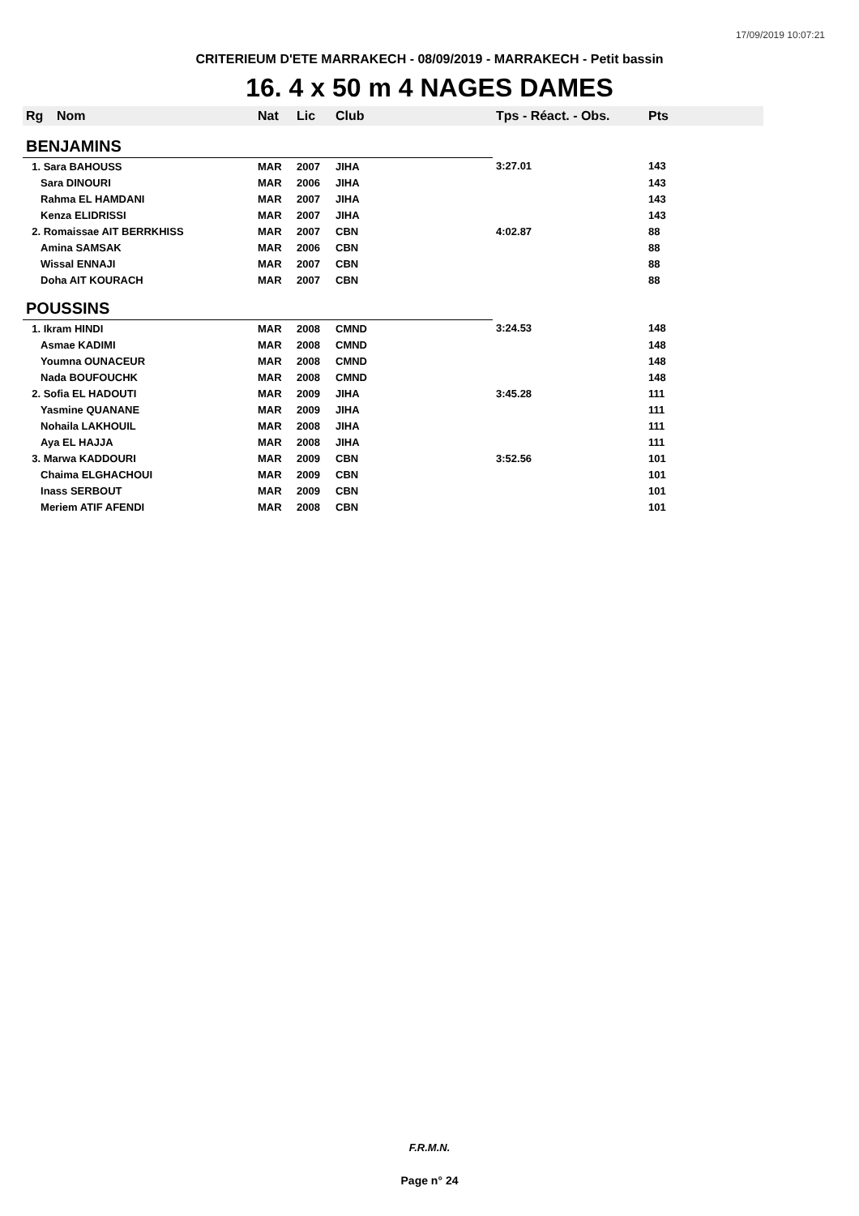17/09/2019 10:07:21
CRITERIEUM D'ETE MARRAKECH - 08/09/2019 - MARRAKECH - Petit bassin
16. 4 x 50 m 4 NAGES DAMES
| Rg | Nom | Nat | Lic | Club | Tps - Réact. - Obs. | Pts |
| --- | --- | --- | --- | --- | --- | --- |
| BENJAMINS | | | | | | |
| 1. Sara BAHOUSS | | MAR | 2007 | JIHA | 3:27.01 | 143 |
| Sara DINOURI | | MAR | 2006 | JIHA | | 143 |
| Rahma EL HAMDANI | | MAR | 2007 | JIHA | | 143 |
| Kenza ELIDRISSI | | MAR | 2007 | JIHA | | 143 |
| 2. Romaissae AIT BERRKHISS | | MAR | 2007 | CBN | 4:02.87 | 88 |
| Amina SAMSAK | | MAR | 2006 | CBN | | 88 |
| Wissal ENNAJI | | MAR | 2007 | CBN | | 88 |
| Doha AIT KOURACH | | MAR | 2007 | CBN | | 88 |
| POUSSINS | | | | | | |
| 1. Ikram HINDI | | MAR | 2008 | CMND | 3:24.53 | 148 |
| Asmae KADIMI | | MAR | 2008 | CMND | | 148 |
| Youmna OUNACEUR | | MAR | 2008 | CMND | | 148 |
| Nada BOUFOUCHK | | MAR | 2008 | CMND | | 148 |
| 2. Sofia EL HADOUTI | | MAR | 2009 | JIHA | 3:45.28 | 111 |
| Yasmine QUANANE | | MAR | 2009 | JIHA | | 111 |
| Nohaila LAKHOUIL | | MAR | 2008 | JIHA | | 111 |
| Aya EL HAJJA | | MAR | 2008 | JIHA | | 111 |
| 3. Marwa KADDOURI | | MAR | 2009 | CBN | 3:52.56 | 101 |
| Chaima ELGHACHOUI | | MAR | 2009 | CBN | | 101 |
| Inass SERBOUT | | MAR | 2009 | CBN | | 101 |
| Meriem ATIF AFENDI | | MAR | 2008 | CBN | | 101 |
F.R.M.N.
Page n° 24